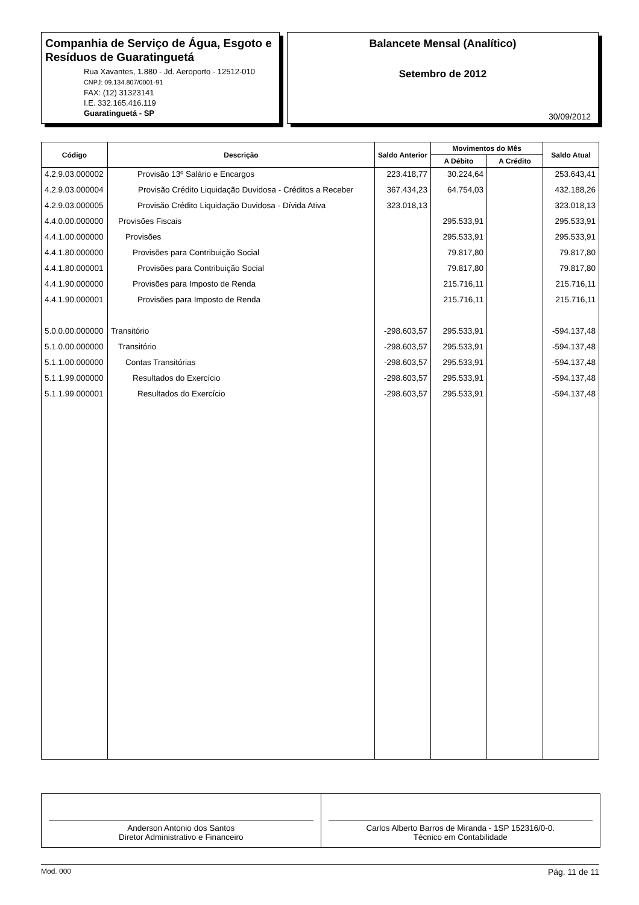Companhia de Serviço de Água, Esgoto e Resíduos de Guaratinguetá
Rua Xavantes, 1.880 - Jd. Aeroporto - 12512-010
CNPJ: 09.134.807/0001-91
FAX: (12) 31323141
I.E. 332.165.416.119
Guaratinguetá - SP
Balancete Mensal (Analítico)
Setembro de 2012
30/09/2012
| Código | Descrição | Saldo Anterior | Movimentos do Mês | | Saldo Atual |
| --- | --- | --- | --- | --- | --- |
| | | | A Débito | A Crédito | |
| 4.2.9.03.000002 | Provisão 13º Salário e Encargos | 223.418,77 | 30.224,64 | | 253.643,41 |
| 4.2.9.03.000004 | Provisão Crédito Liquidação Duvidosa - Créditos a Receber | 367.434,23 | 64.754,03 | | 432.188,26 |
| 4.2.9.03.000005 | Provisão Crédito Liquidação Duvidosa - Dívida Ativa | 323.018,13 | | | 323.018,13 |
| 4.4.0.00.000000 | Provisões Fiscais | | 295.533,91 | | 295.533,91 |
| 4.4.1.00.000000 | Provisões | | 295.533,91 | | 295.533,91 |
| 4.4.1.80.000000 | Provisões para Contribuição Social | | 79.817,80 | | 79.817,80 |
| 4.4.1.80.000001 | Provisões para Contribuição Social | | 79.817,80 | | 79.817,80 |
| 4.4.1.90.000000 | Provisões para Imposto de Renda | | 215.716,11 | | 215.716,11 |
| 4.4.1.90.000001 | Provisões para Imposto de Renda | | 215.716,11 | | 215.716,11 |
| 5.0.0.00.000000 | Transitório | -298.603,57 | 295.533,91 | | -594.137,48 |
| 5.1.0.00.000000 | Transitório | -298.603,57 | 295.533,91 | | -594.137,48 |
| 5.1.1.00.000000 | Contas Transitórias | -298.603,57 | 295.533,91 | | -594.137,48 |
| 5.1.1.99.000000 | Resultados do Exercício | -298.603,57 | 295.533,91 | | -594.137,48 |
| 5.1.1.99.000001 | Resultados do Exercício | -298.603,57 | 295.533,91 | | -594.137,48 |
Anderson Antonio dos Santos
Diretor Administrativo e Financeiro
Carlos Alberto Barros de Miranda - 1SP 152316/0-0.
Técnico em Contabilidade
Mod. 000 Pág. 11 de 11